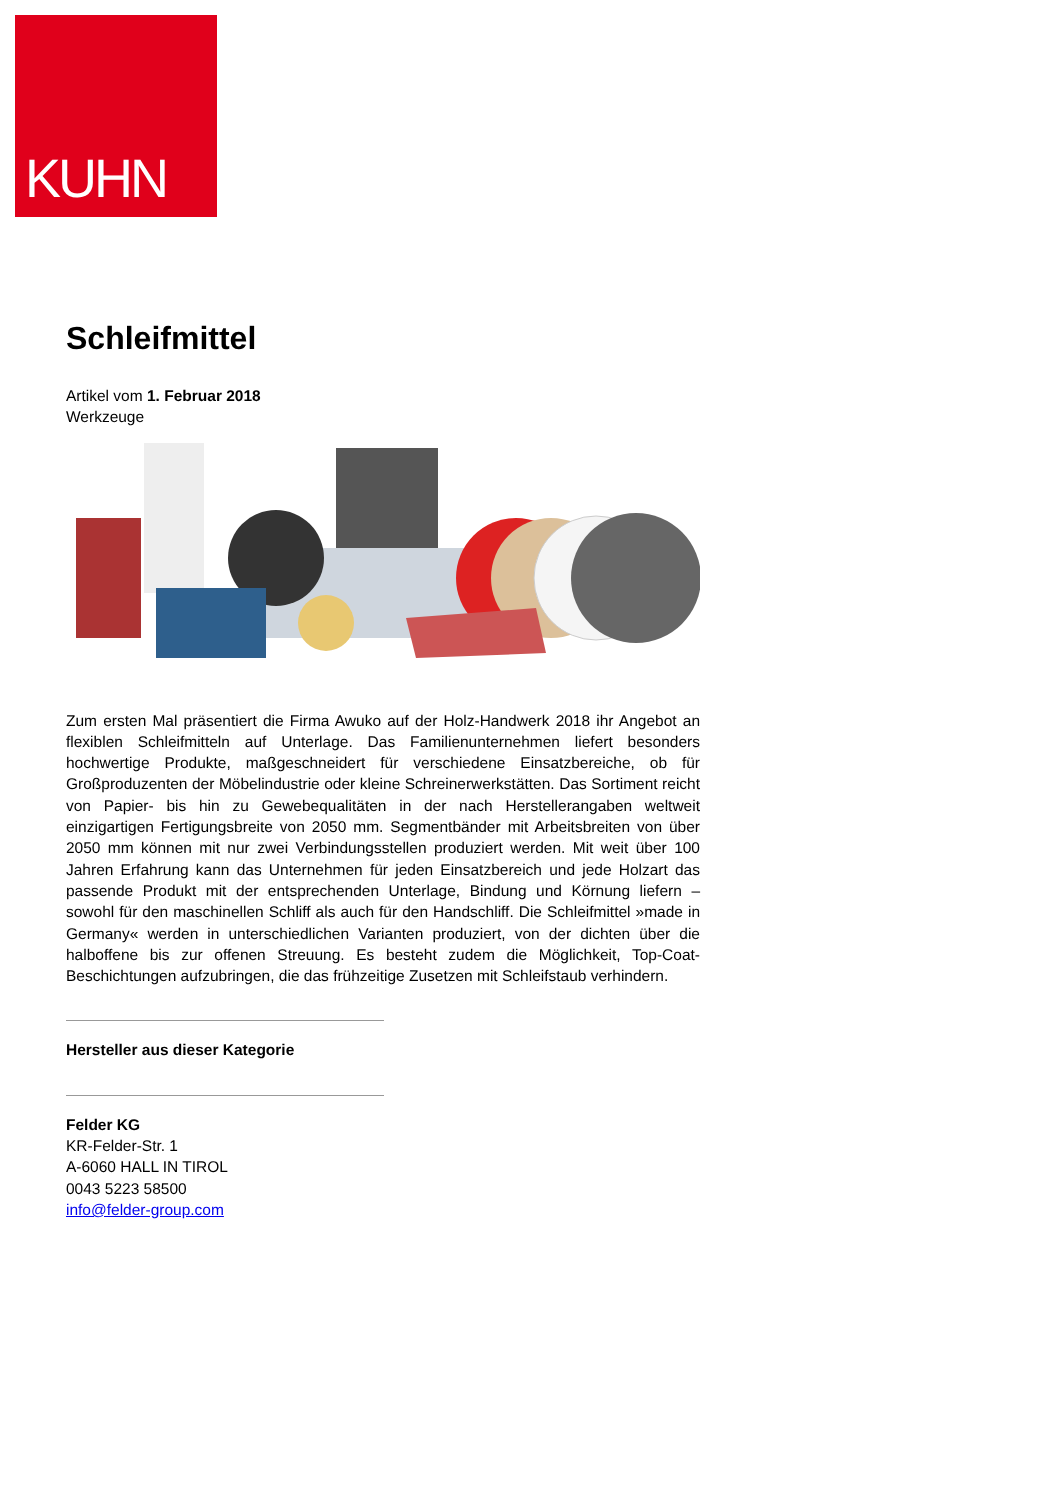KUHN
Schleifmittel
Artikel vom 1. Februar 2018
Werkzeuge
Zum ersten Mal präsentiert die Firma Awuko auf der Holz-Handwerk 2018 ihr Angebot an flexiblen Schleifmitteln auf Unterlage. Das Familienunternehmen liefert besonders hochwertige Produkte, maßgeschneidert für verschiedene Einsatzbereiche, ob für Großproduzenten der Möbelindustrie oder kleine Schreinerwerkstätten. Das Sortiment reicht von Papier- bis hin zu Gewebequalitäten in der nach Herstellerangaben weltweit einzigartigen Fertigungsbreite von 2050 mm. Segmentbänder mit Arbeitsbreiten von über 2050 mm können mit nur zwei Verbindungsstellen produziert werden. Mit weit über 100 Jahren Erfahrung kann das Unternehmen für jeden Einsatzbereich und jede Holzart das passende Produkt mit der entsprechenden Unterlage, Bindung und Körnung liefern – sowohl für den maschinellen Schliff als auch für den Handschliff. Die Schleifmittel »made in Germany« werden in unterschiedlichen Varianten produziert, von der dichten über die halboffene bis zur offenen Streuung. Es besteht zudem die Möglichkeit, Top-Coat-Beschichtungen aufzubringen, die das frühzeitige Zusetzen mit Schleifstaub verhindern.
Hersteller aus dieser Kategorie
Felder KG
KR-Felder-Str. 1
A-6060 HALL IN TIROL
0043 5223 58500
info@felder-group.com